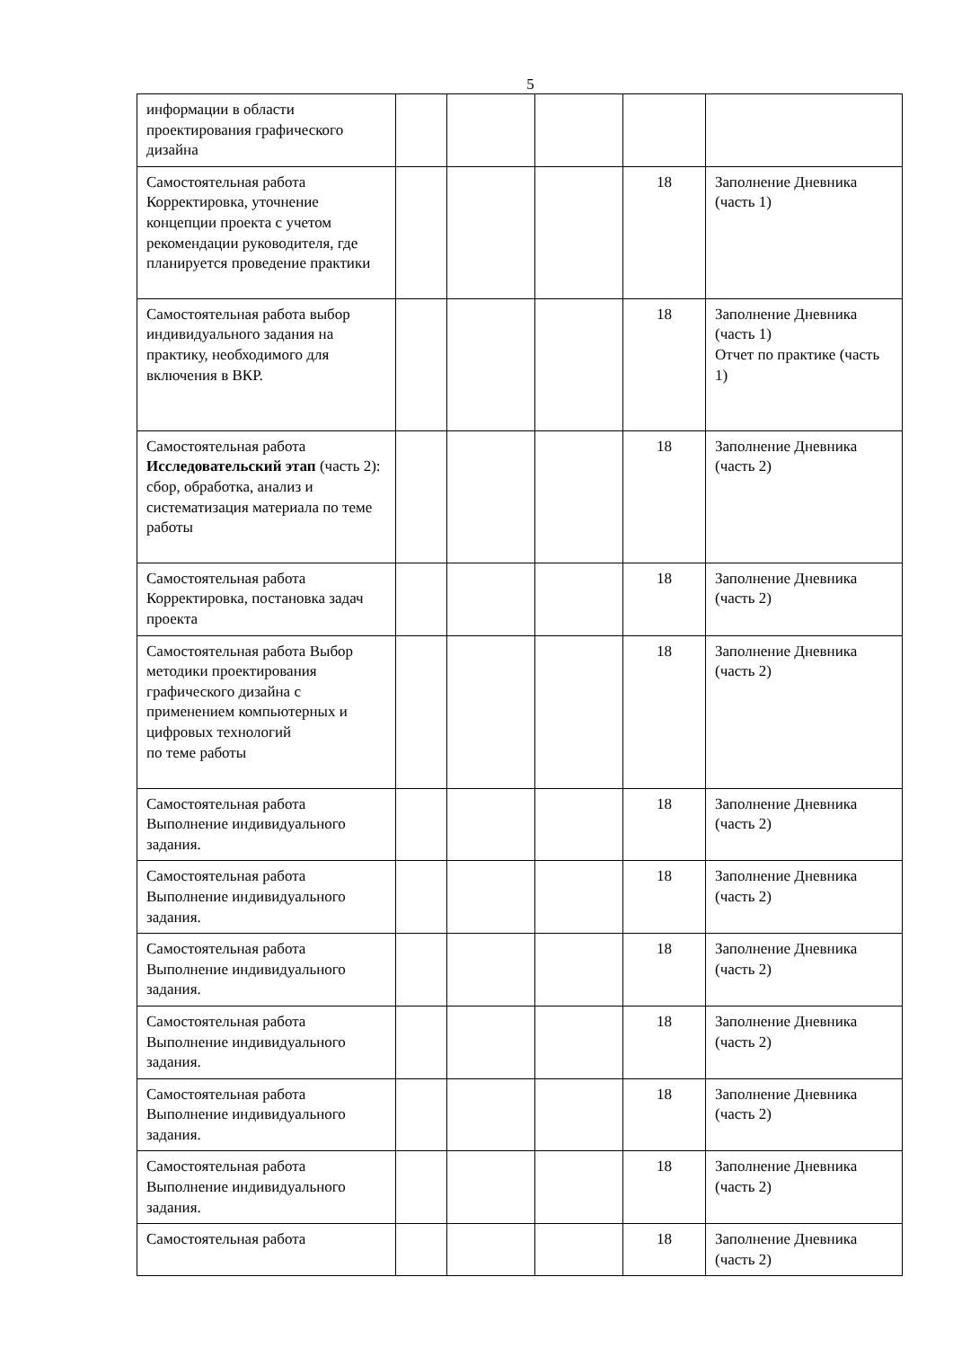5
| информации в области проектирования графического дизайна | | | | | |
| Самостоятельная работа Корректировка, уточнение концепции проекта с учетом рекомендации руководителя, где планируется проведение практики | | | | 18 | Заполнение Дневника (часть 1) |
| Самостоятельная работа выбор индивидуального задания на практику, необходимого для включения в ВКР. | | | | 18 | Заполнение Дневника (часть 1) Отчет по практике (часть 1) |
| Самостоятельная работа Исследовательский этап (часть 2): сбор, обработка, анализ и систематизация материала по теме работы | | | | 18 | Заполнение Дневника (часть 2) |
| Самостоятельная работа Корректировка, постановка задач проекта | | | | 18 | Заполнение Дневника (часть 2) |
| Самостоятельная работа Выбор методики проектирования графического дизайна с применением компьютерных и цифровых технологий по теме работы | | | | 18 | Заполнение Дневника (часть 2) |
| Самостоятельная работа Выполнение индивидуального задания. | | | | 18 | Заполнение Дневника (часть 2) |
| Самостоятельная работа Выполнение индивидуального задания. | | | | 18 | Заполнение Дневника (часть 2) |
| Самостоятельная работа Выполнение индивидуального задания. | | | | 18 | Заполнение Дневника (часть 2) |
| Самостоятельная работа Выполнение индивидуального задания. | | | | 18 | Заполнение Дневника (часть 2) |
| Самостоятельная работа Выполнение индивидуального задания. | | | | 18 | Заполнение Дневника (часть 2) |
| Самостоятельная работа Выполнение индивидуального задания. | | | | 18 | Заполнение Дневника (часть 2) |
| Самостоятельная работа | | | | 18 | Заполнение Дневника (часть 2) |